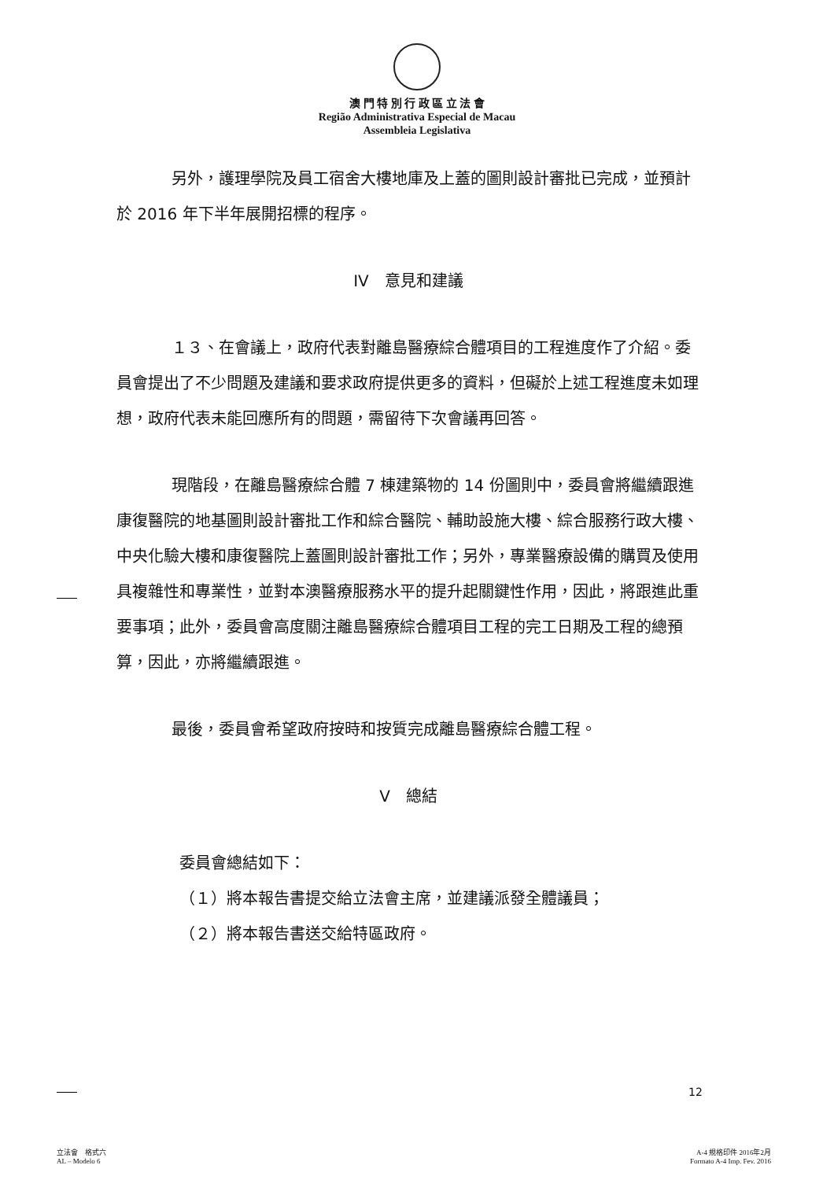澳 門 特 別 行 政 區 立 法 會
Região Administrativa Especial de Macau
Assembleia Legislativa
另外，護理學院及員工宿舍大樓地庫及上蓋的圖則設計審批已完成，並預計於 2016 年下半年展開招標的程序。
IV　意見和建議
１３、在會議上，政府代表對離島醫療綜合體項目的工程進度作了介紹。委員會提出了不少問題及建議和要求政府提供更多的資料，但礙於上述工程進度未如理想，政府代表未能回應所有的問題，需留待下次會議再回答。
現階段，在離島醫療綜合體 7 棟建築物的 14 份圖則中，委員會將繼續跟進康復醫院的地基圖則設計審批工作和綜合醫院、輔助設施大樓、綜合服務行政大樓、中央化驗大樓和康復醫院上蓋圖則設計審批工作；另外，專業醫療設備的購買及使用具複雜性和專業性，並對本澳醫療服務水平的提升起關鍵性作用，因此，將跟進此重要事項；此外，委員會高度關注離島醫療綜合體項目工程的完工日期及工程的總預算，因此，亦將繼續跟進。
最後，委員會希望政府按時和按質完成離島醫療綜合體工程。
V　總結
委員會總結如下：
（１）將本報告書提交給立法會主席，並建議派發全體議員；
（２）將本報告書送交給特區政府。
12
立法會　格式六
AL – Modelo 6
A-4 規格印件 2016年2月
Formato A-4 Imp. Fev. 2016